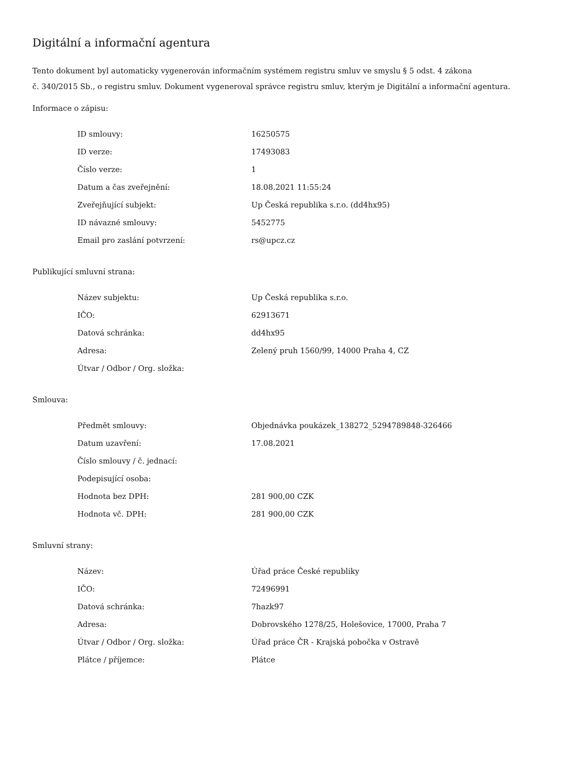Digitální a informační agentura
Tento dokument byl automaticky vygenerován informačním systémem registru smluv ve smyslu § 5 odst. 4 zákona
č. 340/2015 Sb., o registru smluv. Dokument vygeneroval správce registru smluv, kterým je Digitální a informační agentura.
Informace o zápisu:
| ID smlouvy: | 16250575 |
| ID verze: | 17493083 |
| Číslo verze: | 1 |
| Datum a čas zveřejnění: | 18.08.2021 11:55:24 |
| Zveřejňující subjekt: | Up Česká republika s.r.o. (dd4hx95) |
| ID návazné smlouvy: | 5452775 |
| Email pro zaslání potvrzení: | rs@upcz.cz |
Publikující smluvní strana:
| Název subjektu: | Up Česká republika s.r.o. |
| IČO: | 62913671 |
| Datová schránka: | dd4hx95 |
| Adresa: | Zelený pruh 1560/99, 14000 Praha 4, CZ |
| Útvar / Odbor / Org. složka: | |
Smlouva:
| Předmět smlouvy: | Objednávka poukázek_138272_5294789848-326466 |
| Datum uzavření: | 17.08.2021 |
| Číslo smlouvy / č. jednací: | |
| Podepisující osoba: | |
| Hodnota bez DPH: | 281 900,00 CZK |
| Hodnota vč. DPH: | 281 900,00 CZK |
Smluvní strany:
| Název: | Úřad práce České republiky |
| IČO: | 72496991 |
| Datová schránka: | 7hazk97 |
| Adresa: | Dobrovského 1278/25, Holešovice, 17000, Praha 7 |
| Útvar / Odbor / Org. složka: | Úřad práce ČR - Krajská pobočka v Ostravě |
| Plátce / příjemce: | Plátce |